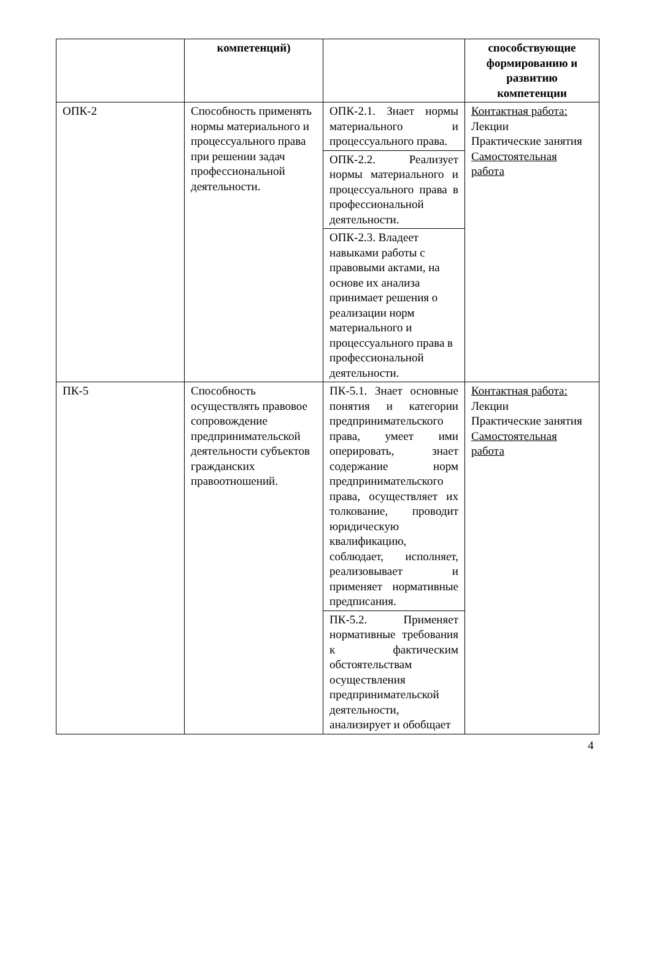| | компетенций) | | способствующие формированию и развитию компетенции |
| --- | --- | --- | --- |
| ОПК-2 | Способность применять нормы материального и процессуального права при решении задач профессиональной деятельности. | ОПК-2.1. Знает нормы материального и процессуального права. | Контактная работа: Лекции Практические занятия Самостоятельная работа |
| | | ОПК-2.2. Реализует нормы материального и процессуального права в профессиональной деятельности. | |
| | | ОПК-2.3. Владеет навыками работы с правовыми актами, на основе их анализа принимает решения о реализации норм материального и процессуального права в профессиональной деятельности. | |
| ПК-5 | Способность осуществлять правовое сопровождение предпринимательской деятельности субъектов гражданских правоотношений. | ПК-5.1. Знает основные понятия и категории предпринимательского права, умеет ими оперировать, знает содержание норм предпринимательского права, осуществляет их толкование, проводит юридическую квалификацию, соблюдает, исполняет, реализовывает и применяет нормативные предписания. | Контактная работа: Лекции Практические занятия Самостоятельная работа |
| | | ПК-5.2. Применяет нормативные требования к фактическим обстоятельствам осуществления предпринимательской деятельности, анализирует и обобщает | |
4